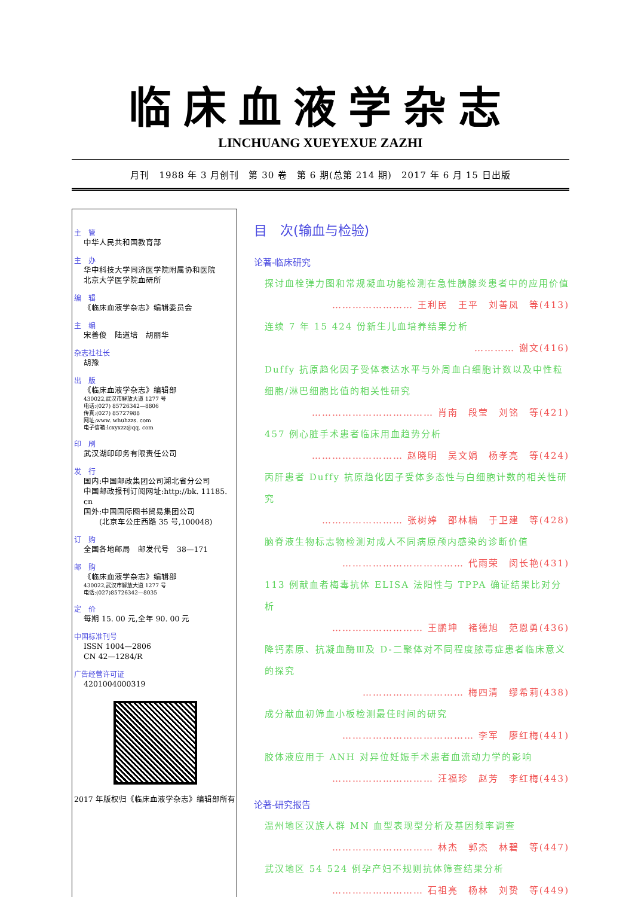临床血液学杂志
LINCHUANG XUEYEXUE ZAZHI
月刊　1988 年 3 月创刊　第 30 卷　第 6 期(总第 214 期)　2017 年 6 月 15 日出版
主　管
中华人民共和国教育部
主　办
华中科技大学同济医学院附属协和医院
北京大学医学院血研所
编　辑
《临床血液学杂志》编辑委员会
主　编
宋善俊　陆道培　胡丽华
杂志社社长
胡豫
出　版
《临床血液学杂志》编辑部
430022,武汉市解放大道 1277 号
电话:(027) 85726342—8806
传真:(027) 85727988
网址:www. whuhzzs. com
电子信箱:lcxyxzz@qq. com
印　刷
武汉湖印印务有限责任公司
发　行
国内:中国邮政集团公司湖北省分公司
中国邮政报刊订阅网址:http://bk. 11185. cn
国外:中国国际图书贸易集团公司
　　(北京车公庄西路 35 号,100048)
订　购
全国各地邮局　邮发代号　38—171
邮　购
《临床血液学杂志》编辑部
430022,武汉市解放大道 1277 号
电话:(027)85726342—8035
定　价
每期 15. 00 元,全年 90. 00 元
中国标准刊号
ISSN 1004—2806
CN 42—1284/R
广告经营许可证
4201004000319
2017 年版权归《临床血液学杂志》编辑部所有
目　次(输血与检验)
论著-临床研究
探讨血栓弹力图和常规凝血功能检测在急性胰腺炎患者中的应用价值
…………………… 王利民　王平　刘善凤　等(413)
连续 7 年 15 424 份新生儿血培养结果分析
………… 谢文(416)
Duffy 抗原趋化因子受体表达水平与外周血白细胞计数以及中性粒细胞/淋巴细胞比值的相关性研究
……………………………… 肖南　段莹　刘铭　等(421)
457 例心脏手术患者临床用血趋势分析
……………………… 赵晓明　吴文娟　杨孝亮　等(424)
丙肝患者 Duffy 抗原趋化因子受体多态性与白细胞计数的相关性研究
…………………… 张树婷　邵林楠　于卫建　等(428)
脑脊液生物标志物检测对成人不同病原颅内感染的诊断价值
……………………………… 代雨荣　闵长艳(431)
113 例献血者梅毒抗体 ELISA 法阳性与 TPPA 确证结果比对分析
……………………… 王鹏坤　褚德旭　范恩勇(436)
降钙素原、抗凝血酶Ⅲ及 D-二聚体对不同程度脓毒症患者临床意义的探究
………………………… 梅四清　缪希莉(438)
成分献血初筛血小板检测最佳时间的研究
………………………………… 李军　廖红梅(441)
胶体液应用于 ANH 对异位妊娠手术患者血流动力学的影响
………………………… 汪福珍　赵芳　李红梅(443)
论著-研究报告
温州地区汉族人群 MN 血型表现型分析及基因频率调查
………………………… 林杰　郭杰　林碧　等(447)
武汉地区 54 524 例孕产妇不规则抗体筛查结果分析
……………………… 石祖亮　杨林　刘贽　等(449)